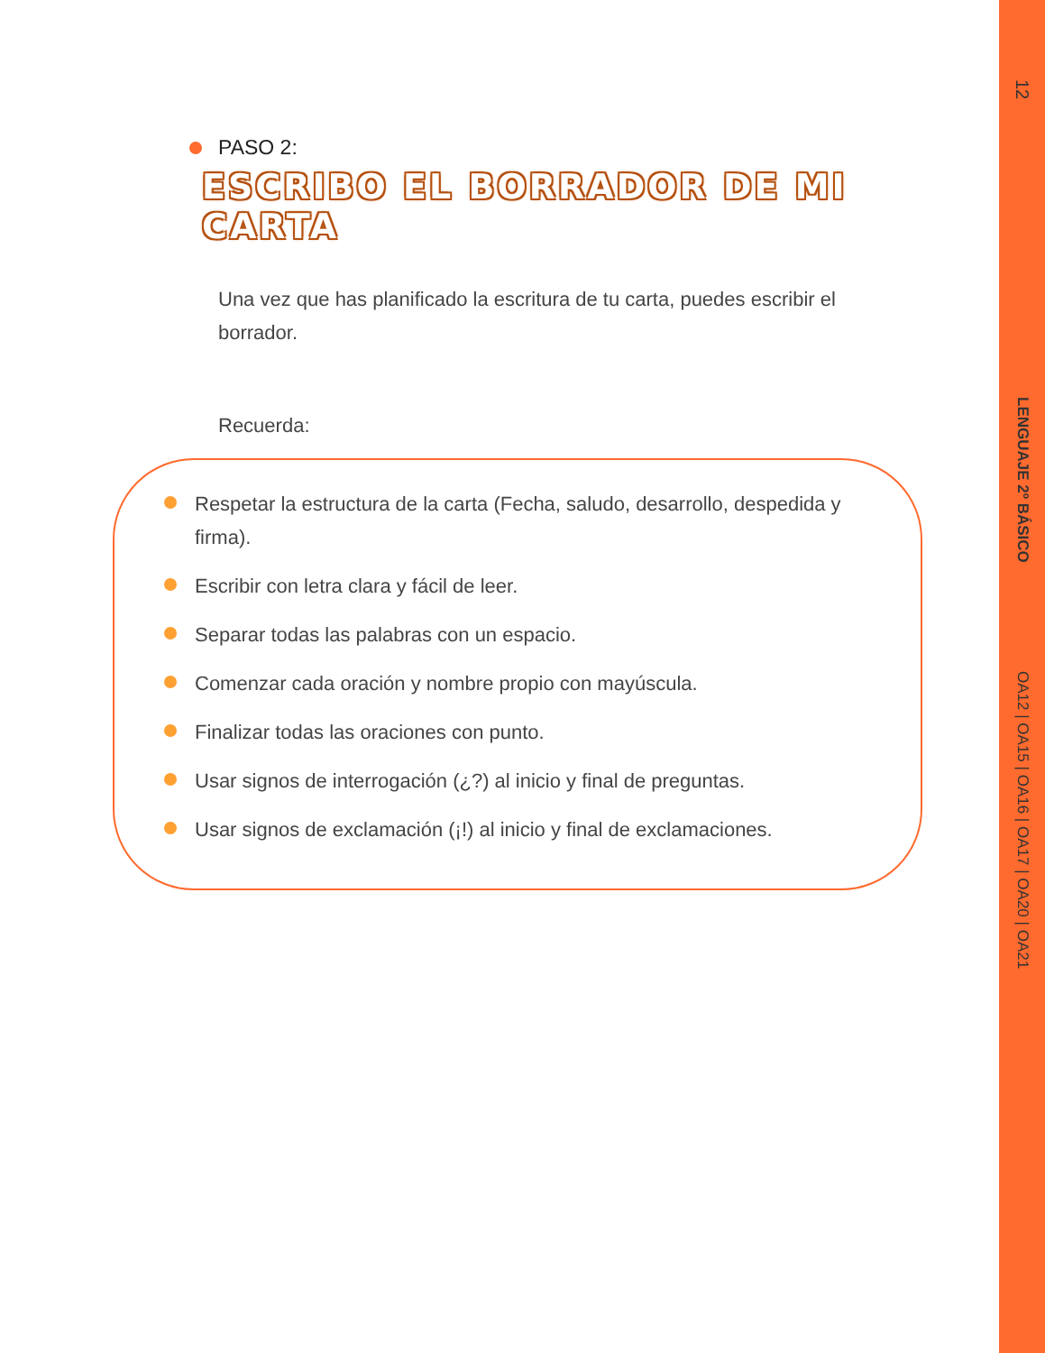PASO 2:
ESCRIBO EL BORRADOR DE MI CARTA
Una vez que has planificado la escritura de tu carta, puedes escribir el borrador.
Recuerda:
Respetar la estructura de la carta (Fecha, saludo, desarrollo, despedida y firma).
Escribir con letra clara y fácil de leer.
Separar todas las palabras con un espacio.
Comenzar cada oración y nombre propio con mayúscula.
Finalizar todas las oraciones con punto.
Usar signos de interrogación (¿?) al inicio y final de preguntas.
Usar signos de exclamación (¡!) al inicio y final de exclamaciones.
12
LENGUAJE 2º BÁSICO
OA12 | OA15 | OA16 | OA17 | OA20 | OA21